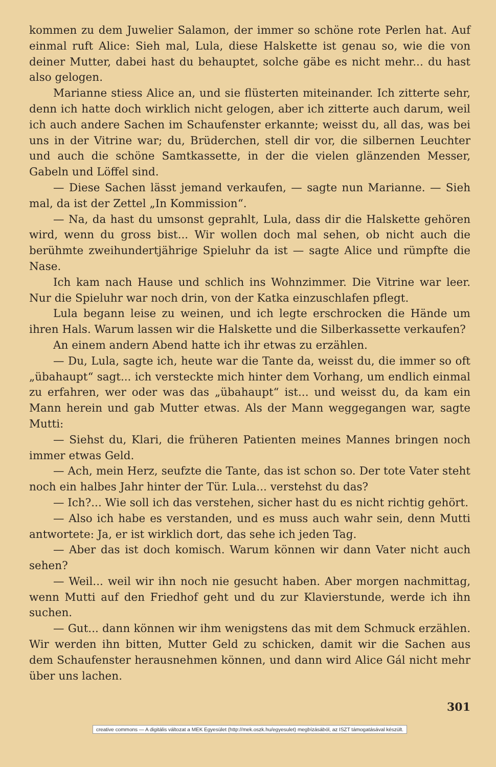kommen zu dem Juwelier Salamon, der immer so schöne rote Perlen hat. Auf einmal ruft Alice: Sieh mal, Lula, diese Halskette ist genau so, wie die von deiner Mutter, dabei hast du behauptet, solche gäbe es nicht mehr... du hast also gelogen.
Marianne stiess Alice an, und sie flüsterten miteinander. Ich zitterte sehr, denn ich hatte doch wirklich nicht gelogen, aber ich zitterte auch darum, weil ich auch andere Sachen im Schaufenster erkannte; weisst du, all das, was bei uns in der Vitrine war; du, Brüderchen, stell dir vor, die silbernen Leuchter und auch die schöne Samtkassette, in der die vielen glänzenden Messer, Gabeln und Löffel sind.
— Diese Sachen lässt jemand verkaufen, — sagte nun Marianne. — Sieh mal, da ist der Zettel „In Kommission“.
— Na, da hast du umsonst geprahlt, Lula, dass dir die Halskette gehören wird, wenn du gross bist... Wir wollen doch mal sehen, ob nicht auch die berühmte zweihundertjährige Spieluhr da ist — sagte Alice und rümpfte die Nase.
Ich kam nach Hause und schlich ins Wohnzimmer. Die Vitrine war leer. Nur die Spieluhr war noch drin, von der Katka einzuschlafen pflegt.
Lula begann leise zu weinen, und ich legte erschrocken die Hände um ihren Hals. Warum lassen wir die Halskette und die Silberkassette verkaufen?
An einem andern Abend hatte ich ihr etwas zu erzählen.
— Du, Lula, sagte ich, heute war die Tante da, weisst du, die immer so oft „übahaupt“ sagt... ich versteckte mich hinter dem Vorhang, um endlich einmal zu erfahren, wer oder was das „übahaupt“ ist... und weisst du, da kam ein Mann herein und gab Mutter etwas. Als der Mann weggegangen war, sagte Mutti:
— Siehst du, Klari, die früheren Patienten meines Mannes bringen noch immer etwas Geld.
— Ach, mein Herz, seufzte die Tante, das ist schon so. Der tote Vater steht noch ein halbes Jahr hinter der Tür. Lula... verstehst du das?
— Ich?... Wie soll ich das verstehen, sicher hast du es nicht richtig gehört.
— Also ich habe es verstanden, und es muss auch wahr sein, denn Mutti antwortete: Ja, er ist wirklich dort, das sehe ich jeden Tag.
— Aber das ist doch komisch. Warum können wir dann Vater nicht auch sehen?
— Weil... weil wir ihn noch nie gesucht haben. Aber morgen nachmittag, wenn Mutti auf den Friedhof geht und du zur Klavierstunde, werde ich ihn suchen.
— Gut... dann können wir ihm wenigstens das mit dem Schmuck erzählen. Wir werden ihn bitten, Mutter Geld zu schicken, damit wir die Sachen aus dem Schaufenster herausnehmen können, und dann wird Alice Gál nicht mehr über uns lachen.
301
creative commons — A digitális változat a MEK Egyesület (http://mek.oszk.hu/egyesulet) megbízásából, az ISZT támogatásával készült.